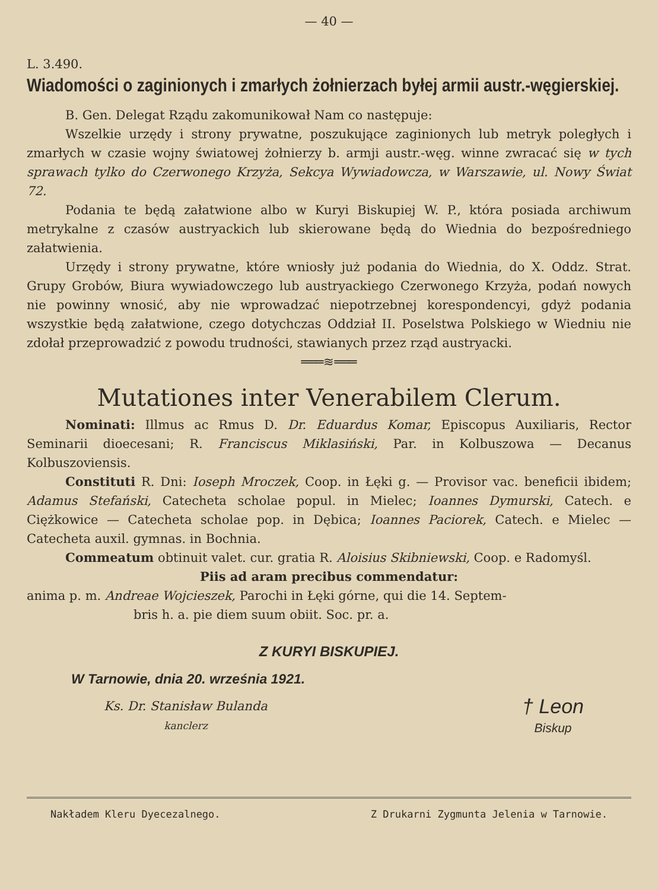— 40 —
L. 3.490.
Wiadomości o zaginionych i zmarłych żołnierzach byłej armii austr.-węgierskiej.
B. Gen. Delegat Rządu zakomunikował Nam co następuje:
Wszelkie urzędy i strony prywatne, poszukujące zaginionych lub metryk poległych i zmarłych w czasie wojny światowej żołnierzy b. armji austr.-węg. winne zwracać się w tych sprawach tylko do Czerwonego Krzyża, Sekcya Wywiadowcza, w Warszawie, ul. Nowy Świat 72.
Podania te będą załatwione albo w Kuryi Biskupiej W. P., która posiada archiwum metrykalne z czasów austryackich lub skierowane będą do Wiednia do bezpośredniego załatwienia.
Urzędy i strony prywatne, które wniosły już podania do Wiednia, do X. Oddz. Strat. Grupy Grobów, Biura wywiadowczego lub austryackiego Czerwonego Krzyża, podań nowych nie powinny wnosić, aby nie wprowadzać niepotrzebnej korespondencyi, gdyż podania wszystkie będą załatwione, czego dotychczas Oddział II. Poselstwa Polskiego w Wiedniu nie zdołał przeprowadzić z powodu trudności, stawianych przez rząd austryacki.
═══≋═══
Mutationes inter Venerabilem Clerum.
Nominati: Illmus ac Rmus D. Dr. Eduardus Komar, Episcopus Auxiliaris, Rector Seminarii dioecesani; R. Franciscus Miklasiński, Par. in Kolbuszowa — Decanus Kolbuszoviensis.
Constituti R. Dni: Ioseph Mroczek, Coop. in Łęki g. — Provisor vac. beneficii ibidem; Adamus Stefański, Catecheta scholae popul. in Mielec; Ioannes Dymurski, Catech. e Ciężkowice — Catecheta scholae pop. in Dębica; Ioannes Paciorek, Catech. e Mielec — Catecheta auxil. gymnas. in Bochnia.
Commeatum obtinuit valet. cur. gratia R. Aloisius Skibniewski, Coop. e Radomyśl.
Piis ad aram precibus commendatur:
anima p. m. Andreae Wojcieszek, Parochi in Łęki górne, qui die 14. Septem-
bris h. a. pie diem suum obiit. Soc. pr. a.
Z KURYI BISKUPIEJ.
W Tarnowie, dnia 20. września 1921.
Ks. Dr. Stanisław Bulanda
kanclerz
† Leon
Biskup
Nakładem Kleru Dyecezalnego. Z Drukarni Zygmunta Jelenia w Tarnowie.